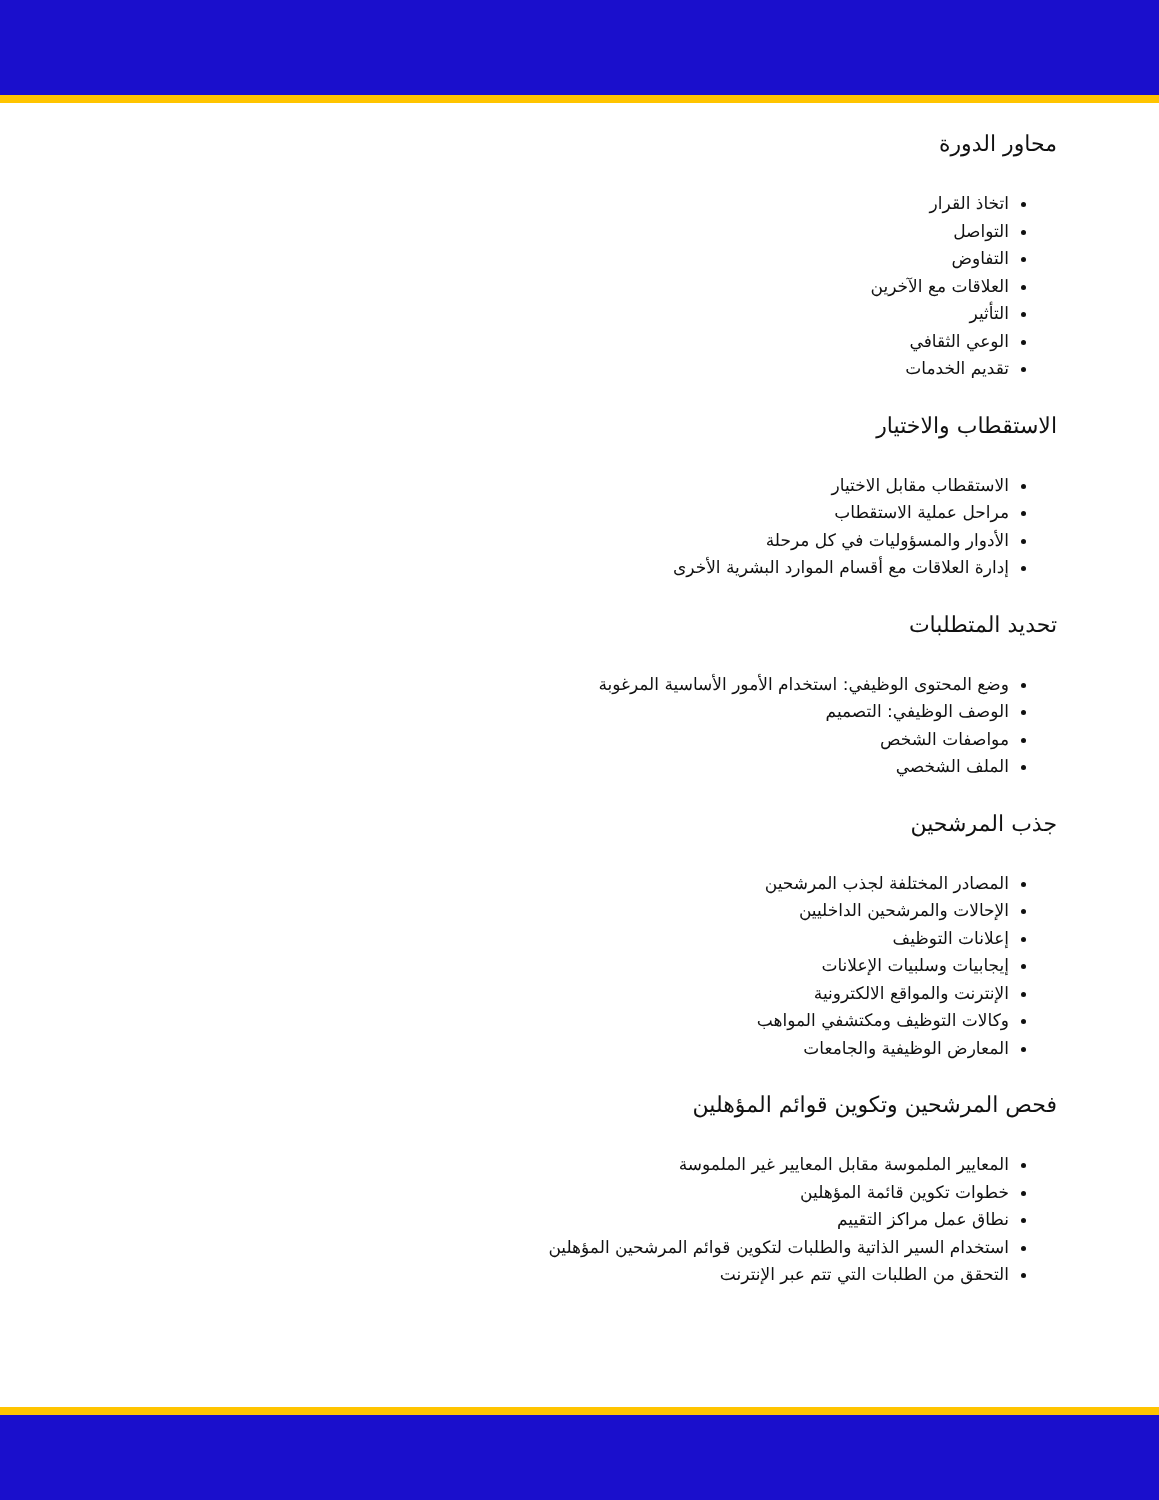محاور الدورة
اتخاذ القرار
التواصل
التفاوض
العلاقات مع الآخرين
التأثير
الوعي الثقافي
تقديم الخدمات
الاستقطاب والاختيار
الاستقطاب مقابل الاختيار
مراحل عملية الاستقطاب
الأدوار والمسؤوليات في كل مرحلة
إدارة العلاقات مع أقسام الموارد البشرية الأخرى
تحديد المتطلبات
وضع المحتوى الوظيفي: استخدام الأمور الأساسية المرغوبة
الوصف الوظيفي: التصميم
مواصفات الشخص
الملف الشخصي
جذب المرشحين
المصادر المختلفة لجذب المرشحين
الإحالات والمرشحين الداخليين
إعلانات التوظيف
إيجابيات وسلبيات الإعلانات
الإنترنت والمواقع الالكترونية
وكالات التوظيف ومكتشفي المواهب
المعارض الوظيفية والجامعات
فحص المرشحين وتكوين قوائم المؤهلين
المعايير الملموسة مقابل المعايير غير الملموسة
خطوات تكوين قائمة المؤهلين
نطاق عمل مراكز التقييم
استخدام السير الذاتية والطلبات لتكوين قوائم المرشحين المؤهلين
التحقق من الطلبات التي تتم عبر الإنترنت